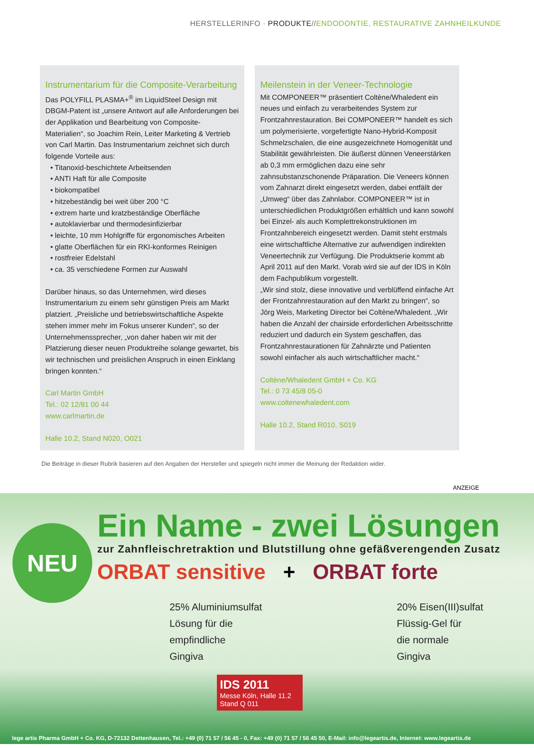HERSTELLERINFO · PRODUKTE//ENDODONTIE, RESTAURATIVE ZAHNHEILKUNDE
Instrumentarium für die Composite-Verarbeitung
Das POLYFILL PLASMA+<sup>®</sup> im LiquidSteel Design mit DBGM-Patent ist „unsere Antwort auf alle Anforderungen bei der Applikation und Bearbeitung von Composite-Materialien“, so Joachim Rein, Leiter Marketing & Vertrieb von Carl Martin. Das Instrumentarium zeichnet sich durch folgende Vorteile aus:
• Titanoxid-beschichtete Arbeitsenden
• ANTI Haft für alle Composite
• biokompatibel
• hitzebeständig bei weit über 200 °C
• extrem harte und kratzbeständige Oberfläche
• autoklavierbar und thermodesinfizierbar
• leichte, 10 mm Hohlgriffe für ergonomisches Arbeiten
• glatte Oberflächen für ein RKI-konformes Reinigen
• rostfreier Edelstahl
• ca. 35 verschiedene Formen zur Auswahl
Darüber hinaus, so das Unternehmen, wird dieses Instrumentarium zu einem sehr günstigen Preis am Markt platziert. „Preisliche und betriebswirtschaftliche Aspekte stehen immer mehr im Fokus unserer Kunden“, so der Unternehmenssprecher, „von daher haben wir mit der Platzierung dieser neuen Produktreihe solange gewartet, bis wir technischen und preislichen Anspruch in einen Einklang bringen konnten.“
Carl Martin GmbH
Tel.: 02 12/81 00 44
www.carlmartin.de
Halle 10.2, Stand N020, O021
Meilenstein in der Veneer-Technologie
Mit COMPONEER™ präsentiert Coltène/Whaledent ein neues und einfach zu verarbeitendes System zur Frontzahnrestauration. Bei COMPONEER™ handelt es sich um polymerisierte, vorgefertigte Nano-Hybrid-Komposit Schmelzschalen, die eine ausgezeichnete Homogenität und Stabilität gewährleisten. Die äußerst dünnen Veneerstärken ab 0,3 mm ermöglichen dazu eine sehr zahnsubstanzschonende Präparation. Die Veneers können vom Zahnarzt direkt eingesetzt werden, dabei entfällt der „Umweg“ über das Zahnlabor. COMPONEER™ ist in unterschiedlichen Produktgrößen erhältlich und kann sowohl bei Einzel- als auch Komplettrekonstruktionen im Frontzahnbereich eingesetzt werden. Damit steht erstmals eine wirtschaftliche Alternative zur aufwendigen indirekten Veneertechnik zur Verfügung. Die Produktserie kommt ab April 2011 auf den Markt. Vorab wird sie auf der IDS in Köln dem Fachpublikum vorgestellt.
„Wir sind stolz, diese innovative und verblüffend einfache Art der Frontzahnrestauration auf den Markt zu bringen“, so Jörg Weis, Marketing Director bei Coltène/Whaledent. „Wir haben die Anzahl der chairside erforderlichen Arbeitsschritte reduziert und dadurch ein System geschaffen, das Frontzahnrestaurationen für Zahnärzte und Patienten sowohl einfacher als auch wirtschaftlicher macht.“
Coltène/Whaledent GmbH + Co. KG
Tel.: 0 73 45/8 05-0
www.coltenewhaledent.com
Halle 10.2, Stand R010, S019
Die Beiträge in dieser Rubrik basieren auf den Angaben der Hersteller und spiegeln nicht immer die Meinung der Redaktion wider.
ANZEIGE
NEU
Ein Name - zwei Lösungen
zur Zahnfleischretraktion und Blutstillung ohne gefäßverengenden Zusatz
ORBAT sensitive + ORBAT forte
25% Aluminiumsulfat
Lösung für die
empfindliche
Gingiva
20% Eisen(III)sulfat
Flüssig-Gel für
die normale
Gingiva
IDS 2011
Messe Köln, Halle 11.2
Stand Q 011
lege artis Pharma GmbH + Co. KG, D-72132 Dettenhausen, Tel.: +49 (0) 71 57 / 56 45 - 0, Fax: +49 (0) 71 57 / 56 45 50, E-Mail: info@legeartis.de, Internet: www.legeartis.de